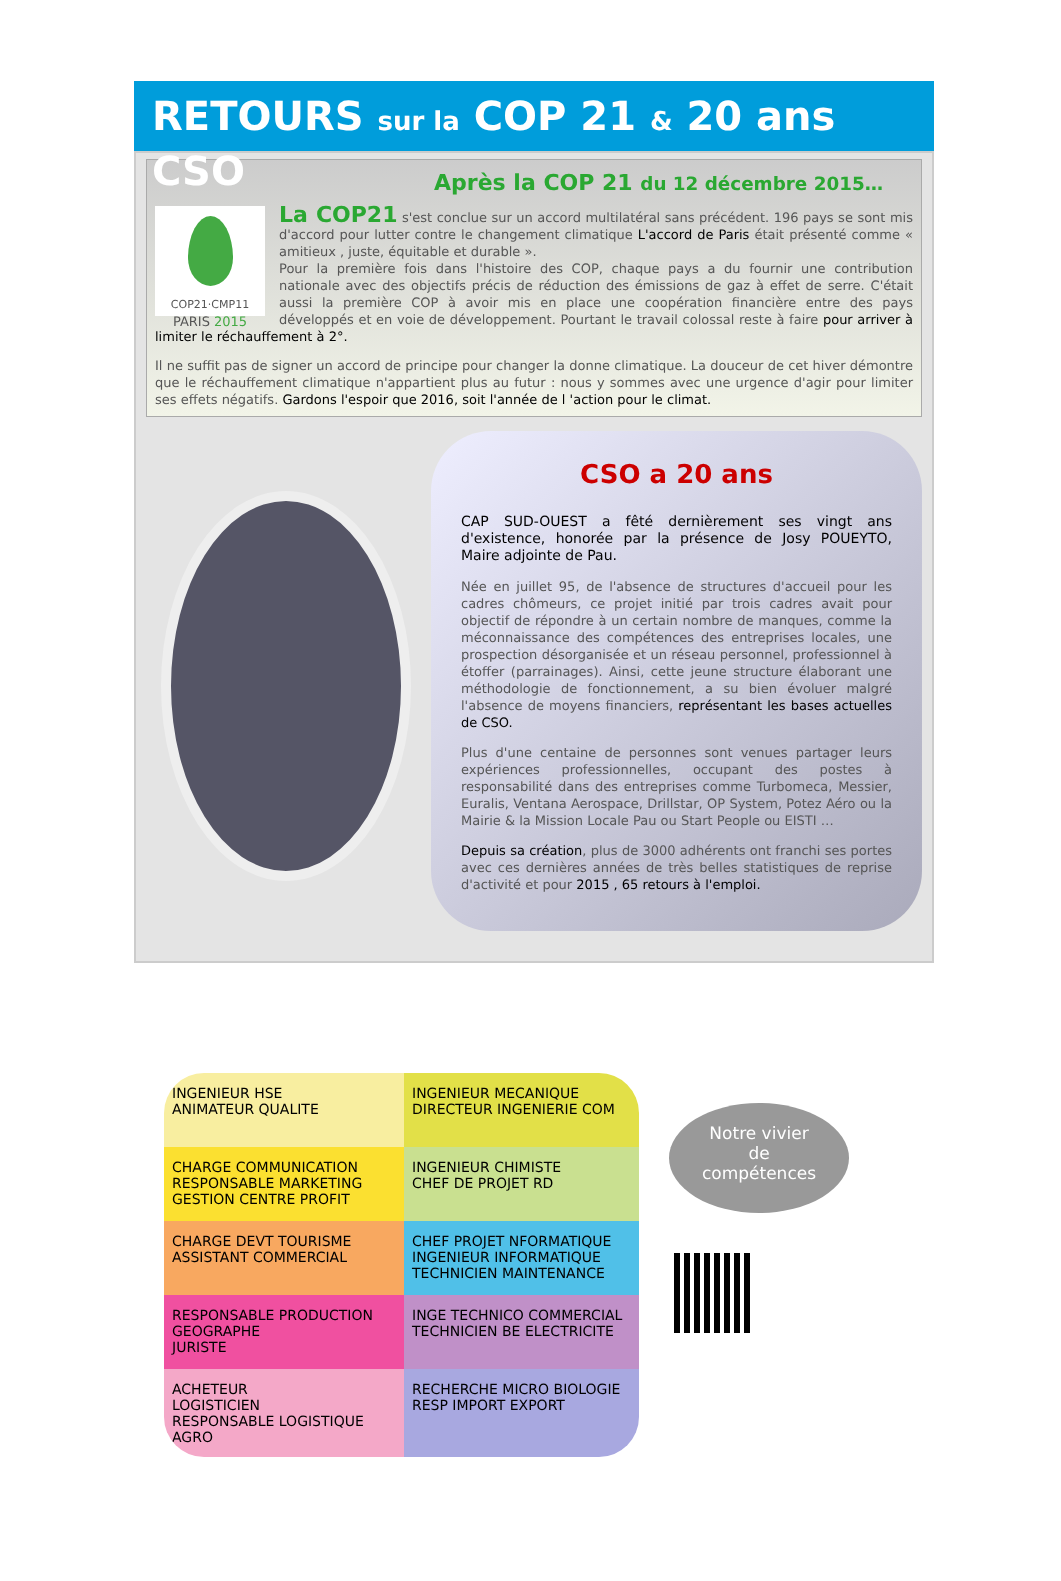RETOURS sur la COP 21 & 20 ans CSO
Après la COP 21 du 12 décembre 2015…
COP21·CMP11
PARIS 2015
La COP21 s'est conclue sur un accord multilatéral sans précédent. 196 pays se sont mis d'accord pour lutter contre le changement climatique L'accord de Paris était présenté comme « amitieux , juste, équitable et durable ».
Pour la première fois dans l'histoire des COP, chaque pays a du fournir une contribution nationale avec des objectifs précis de réduction des émissions de gaz à effet de serre. C'était aussi la première COP à avoir mis en place une coopération financière entre des pays développés et en voie de développement. Pourtant le travail colossal reste à faire pour arriver à limiter le réchauffement à 2°.
Il ne suffit pas de signer un accord de principe pour changer la donne climatique. La douceur de cet hiver démontre que le réchauffement climatique n'appartient plus au futur : nous y sommes avec une urgence d'agir pour limiter ses effets négatifs. Gardons l'espoir que 2016, soit l'année de l 'action pour le climat.
CSO a 20 ans
CAP SUD-OUEST a fêté dernièrement ses vingt ans d'existence, honorée par la présence de Josy POUEYTO, Maire adjointe de Pau.
Née en juillet 95, de l'absence de structures d'accueil pour les cadres chômeurs, ce projet initié par trois cadres avait pour objectif de répondre à un certain nombre de manques, comme la méconnaissance des compétences des entreprises locales, une prospection désorganisée et un réseau personnel, professionnel à étoffer (parrainages). Ainsi, cette jeune structure élaborant une méthodologie de fonctionnement, a su bien évoluer malgré l'absence de moyens financiers, représentant les bases actuelles de CSO.
Plus d'une centaine de personnes sont venues partager leurs expériences professionnelles, occupant des postes à responsabilité dans des entreprises comme Turbomeca, Messier, Euralis, Ventana Aerospace, Drillstar, OP System, Potez Aéro ou la Mairie & la Mission Locale Pau ou Start People ou EISTI …
Depuis sa création, plus de 3000 adhérents ont franchi ses portes avec ces dernières années de très belles statistiques de reprise d'activité et pour 2015 , 65 retours à l'emploi.
INGENIEUR HSE
ANIMATEUR QUALITE
INGENIEUR MECANIQUE
DIRECTEUR INGENIERIE COM
CHARGE COMMUNICATION
RESPONSABLE MARKETING
GESTION CENTRE PROFIT
INGENIEUR CHIMISTE
CHEF DE PROJET RD
CHARGE DEVT TOURISME
ASSISTANT COMMERCIAL
CHEF PROJET NFORMATIQUE
INGENIEUR INFORMATIQUE
TECHNICIEN MAINTENANCE
RESPONSABLE PRODUCTION
GEOGRAPHE
JURISTE
INGE TECHNICO COMMERCIAL
TECHNICIEN BE ELECTRICITE
ACHETEUR
LOGISTICIEN
RESPONSABLE LOGISTIQUE AGRO
RECHERCHE MICRO BIOLOGIE
RESP IMPORT EXPORT
Notre vivier
de
compétences